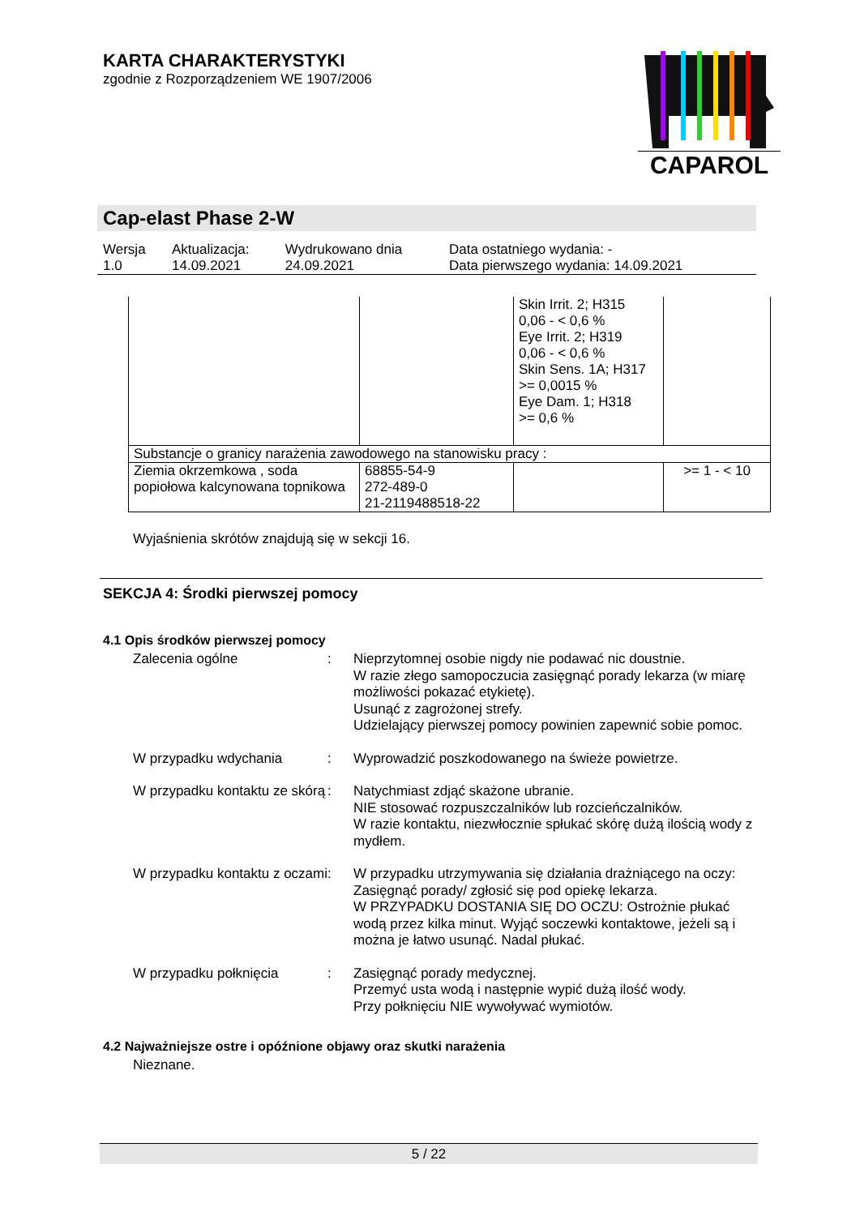KARTA CHARAKTERYSTYKI
zgodnie z Rozporządzeniem WE 1907/2006
CAPAROL
Cap-elast Phase 2-W
| Wersja 1.0 | Aktualizacja: 14.09.2021 | Wydrukowano dnia 24.09.2021 | Data ostatniego wydania: - Data pierwszego wydania: 14.09.2021 |
| | | Skin Irrit. 2; H315 0,06 - < 0,6 % Eye Irrit. 2; H319 0,06 - < 0,6 % Skin Sens. 1A; H317 >= 0,0015 % Eye Dam. 1; H318 >= 0,6 % | |
| Substancje o granicy narażenia zawodowego na stanowisku pracy : | | | |
| Ziemia okrzemkowa , soda popiołowa kalcynowana topnikowa | 68855-54-9 272-489-0 21-2119488518-22 | | >= 1 - < 10 |
Wyjaśnienia skrótów znajdują się w sekcji 16.
SEKCJA 4: Środki pierwszej pomocy
4.1 Opis środków pierwszej pomocy
Zalecenia ogólne : Nieprzytomnej osobie nigdy nie podawać nic doustnie.
W razie złego samopoczucia zasięgnąć porady lekarza (w miarę możliwości pokazać etykietę).
Usunąć z zagrożonej strefy.
Udzielający pierwszej pomocy powinien zapewnić sobie pomoc.
W przypadku wdychania : Wyprowadzić poszkodowanego na świeże powietrze.
W przypadku kontaktu ze skórą
: Natychmiast zdjąć skażone ubranie.
NIE stosować rozpuszczalników lub rozcieńczalników.
W razie kontaktu, niezwłocznie spłukać skórę dużą ilością wody z mydłem.
W przypadku kontaktu z oczami
: W przypadku utrzymywania się działania drażniącego na oczy: Zasięgnąć porady/ zgłosić się pod opiekę lekarza.
W PRZYPADKU DOSTANIA SIĘ DO OCZU: Ostrożnie płukać wodą przez kilka minut. Wyjąć soczewki kontaktowe, jeżeli są i można je łatwo usunąć. Nadal płukać.
W przypadku połknięcia : Zasięgnąć porady medycznej.
Przemyć usta wodą i następnie wypić dużą ilość wody.
Przy połknięciu NIE wywoływać wymiotów.
4.2 Najważniejsze ostre i opóźnione objawy oraz skutki narażenia
Nieznane.
5 / 22